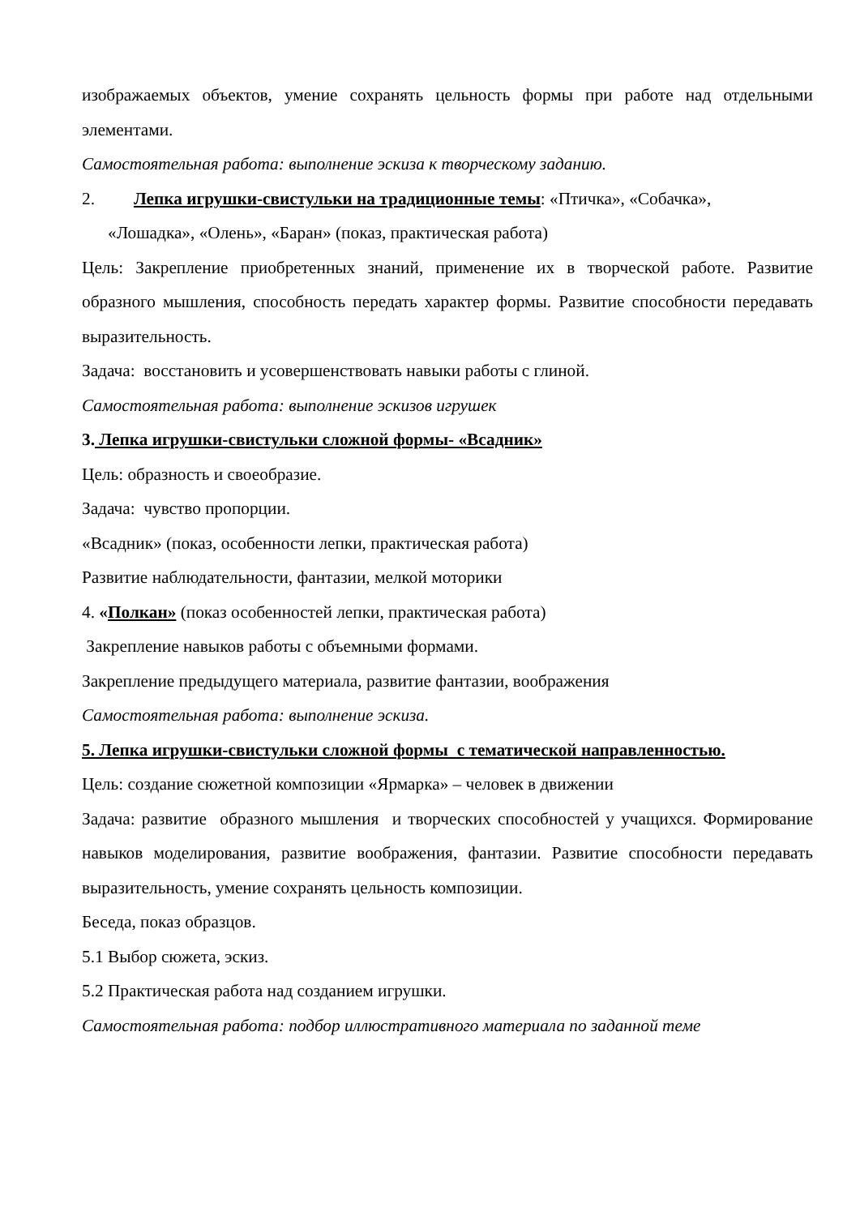изображаемых объектов, умение сохранять цельность формы при работе над отдельными элементами.
Самостоятельная работа: выполнение эскиза к творческому заданию.
2. Лепка игрушки-свистульки на традиционные темы: «Птичка», «Собачка»,
«Лошадка», «Олень», «Баран» (показ, практическая работа)
Цель: Закрепление приобретенных знаний, применение их в творческой работе. Развитие образного мышления, способность передать характер формы. Развитие способности передавать выразительность.
Задача: восстановить и усовершенствовать навыки работы с глиной.
Самостоятельная работа: выполнение эскизов игрушек
3. Лепка игрушки-свистульки сложной формы- «Всадник»
Цель: образность и своеобразие.
Задача: чувство пропорции.
«Всадник» (показ, особенности лепки, практическая работа)
Развитие наблюдательности, фантазии, мелкой моторики
4. «Полкан» (показ особенностей лепки, практическая работа)
Закрепление навыков работы с объемными формами.
Закрепление предыдущего материала, развитие фантазии, воображения
Самостоятельная работа: выполнение эскиза.
5. Лепка игрушки-свистульки сложной формы с тематической направленностью.
Цель: создание сюжетной композиции «Ярмарка» – человек в движении
Задача: развитие образного мышления и творческих способностей у учащихся. Формирование навыков моделирования, развитие воображения, фантазии. Развитие способности передавать выразительность, умение сохранять цельность композиции.
Беседа, показ образцов.
5.1 Выбор сюжета, эскиз.
5.2 Практическая работа над созданием игрушки.
Самостоятельная работа: подбор иллюстративного материала по заданной теме